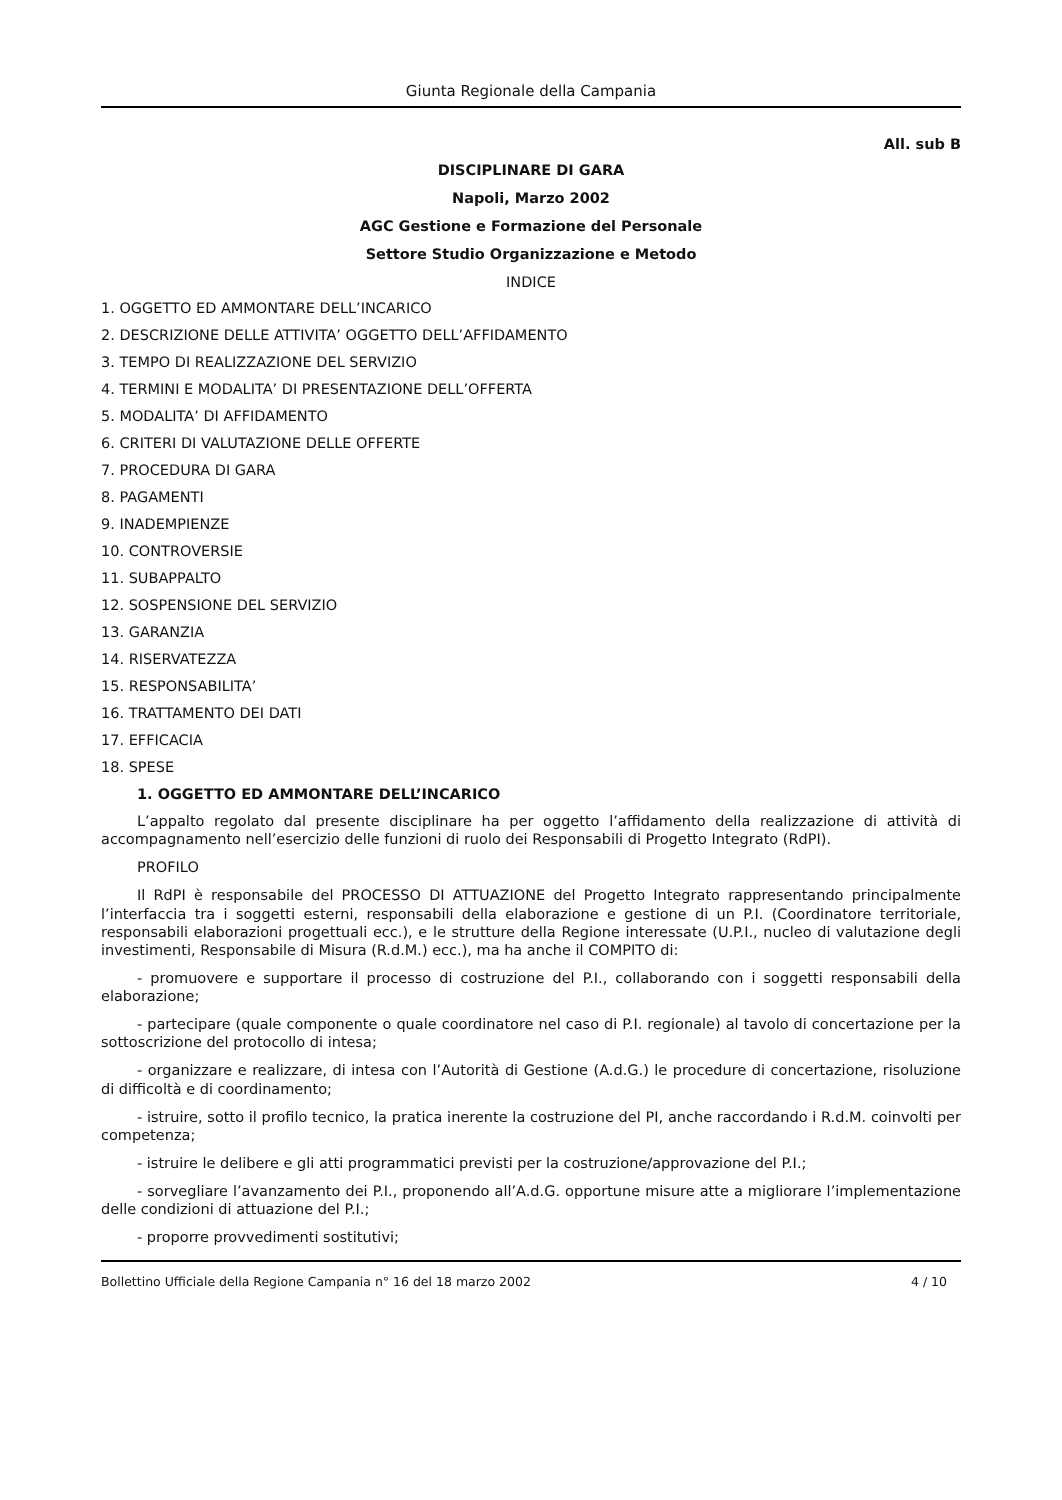Giunta Regionale della Campania
All. sub B
DISCIPLINARE DI GARA
Napoli, Marzo 2002
AGC Gestione e Formazione del Personale
Settore Studio Organizzazione e Metodo
INDICE
1. OGGETTO ED AMMONTARE DELL’INCARICO
2. DESCRIZIONE DELLE ATTIVITA’ OGGETTO DELL’AFFIDAMENTO
3. TEMPO DI REALIZZAZIONE DEL SERVIZIO
4. TERMINI E MODALITA’ DI PRESENTAZIONE DELL’OFFERTA
5. MODALITA’ DI AFFIDAMENTO
6. CRITERI DI VALUTAZIONE DELLE OFFERTE
7. PROCEDURA DI GARA
8. PAGAMENTI
9. INADEMPIENZE
10. CONTROVERSIE
11. SUBAPPALTO
12. SOSPENSIONE DEL SERVIZIO
13. GARANZIA
14. RISERVATEZZA
15. RESPONSABILITA’
16. TRATTAMENTO DEI DATI
17. EFFICACIA
18. SPESE
1. OGGETTO ED AMMONTARE DELL’INCARICO
L’appalto regolato dal presente disciplinare ha per oggetto l’affidamento della realizzazione di attività di accompagnamento nell’esercizio delle funzioni di ruolo dei Responsabili di Progetto Integrato (RdPI).
PROFILO
Il RdPI è responsabile del PROCESSO DI ATTUAZIONE del Progetto Integrato rappresentando principalmente l’interfaccia tra i soggetti esterni, responsabili della elaborazione e gestione di un P.I. (Coordinatore territoriale, responsabili elaborazioni progettuali ecc.), e le strutture della Regione interessate (U.P.I., nucleo di valutazione degli investimenti, Responsabile di Misura (R.d.M.) ecc.), ma ha anche il COMPITO di:
- promuovere e supportare il processo di costruzione del P.I., collaborando con i soggetti responsabili della elaborazione;
- partecipare (quale componente o quale coordinatore nel caso di P.I. regionale) al tavolo di concertazione per la sottoscrizione del protocollo di intesa;
- organizzare e realizzare, di intesa con l’Autorità di Gestione (A.d.G.) le procedure di concertazione, risoluzione di difficoltà e di coordinamento;
- istruire, sotto il profilo tecnico, la pratica inerente la costruzione del PI, anche raccordando i R.d.M. coinvolti per competenza;
- istruire le delibere e gli atti programmatici previsti per la costruzione/approvazione del P.I.;
- sorvegliare l’avanzamento dei P.I., proponendo all’A.d.G. opportune misure atte a migliorare l’implementazione delle condizioni di attuazione del P.I.;
- proporre provvedimenti sostitutivi;
Bollettino Ufficiale della Regione Campania n° 16 del 18 marzo 2002 4 / 10